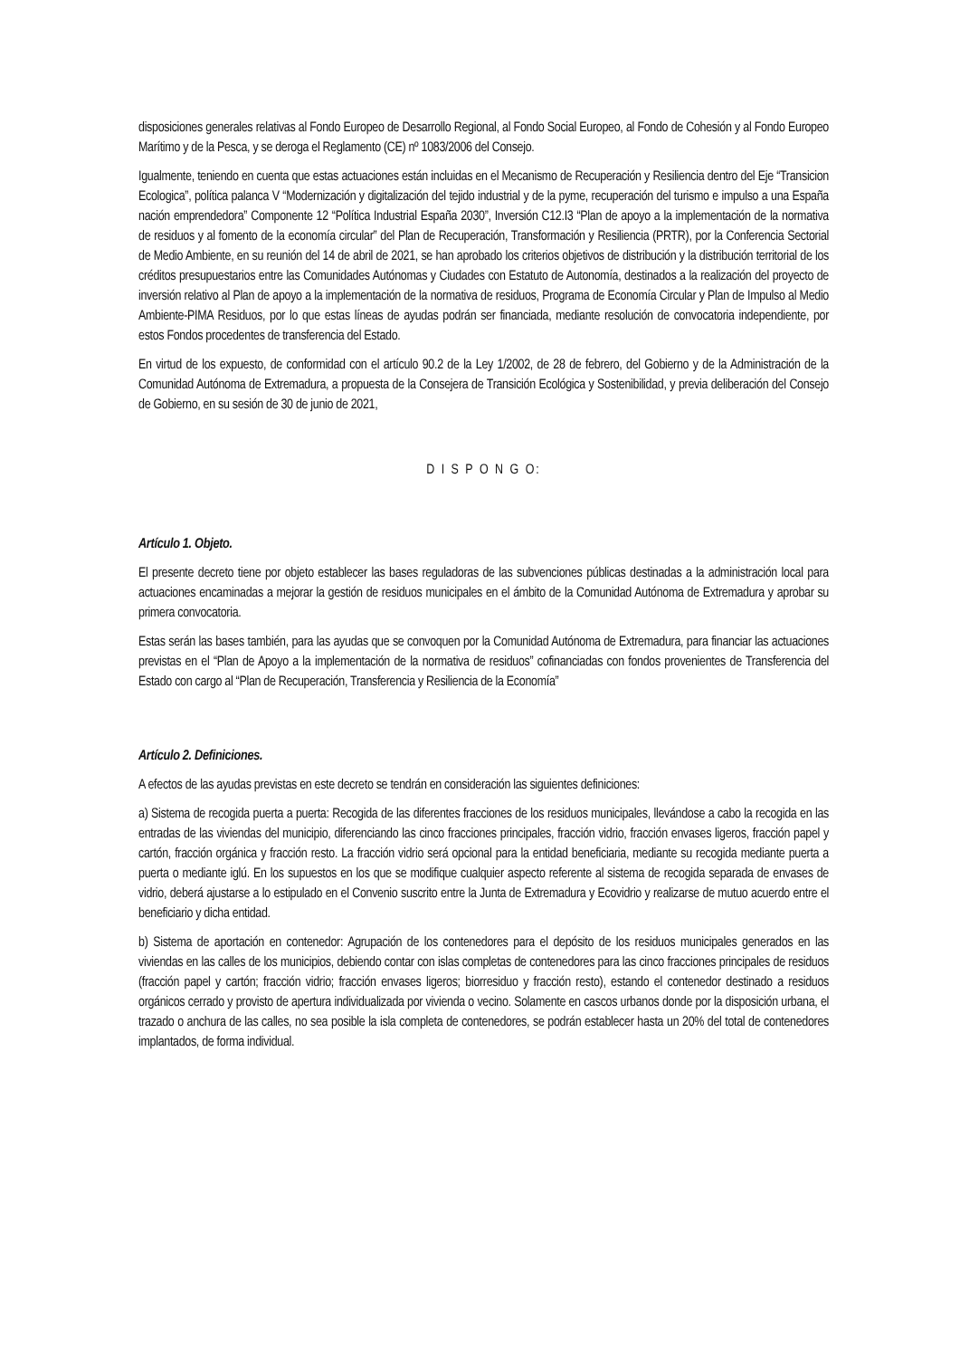disposiciones generales relativas al Fondo Europeo de Desarrollo Regional, al Fondo Social Europeo, al Fondo de Cohesión y al Fondo Europeo Marítimo y de la Pesca, y se deroga el Reglamento (CE) nº 1083/2006 del Consejo.
Igualmente, teniendo en cuenta que estas actuaciones están incluidas en el Mecanismo de Recuperación y Resiliencia dentro del Eje “Transicion Ecologica”, política palanca V “Modernización y digitalización del tejido industrial y de la pyme, recuperación del turismo e impulso a una España nación emprendedora” Componente 12 “Política Industrial España 2030”, Inversión C12.I3 “Plan de apoyo a la implementación de la normativa de residuos y al fomento de la economía circular” del Plan de Recuperación, Transformación y Resiliencia (PRTR), por la Conferencia Sectorial de Medio Ambiente, en su reunión del 14 de abril de 2021, se han aprobado los criterios objetivos de distribución y la distribución territorial de los créditos presupuestarios entre las Comunidades Autónomas y Ciudades con Estatuto de Autonomía, destinados a la realización del proyecto de inversión relativo al Plan de apoyo a la implementación de la normativa de residuos, Programa de Economía Circular y Plan de Impulso al Medio Ambiente-PIMA Residuos, por lo que estas líneas de ayudas podrán ser financiada, mediante resolución de convocatoria independiente, por estos Fondos procedentes de transferencia del Estado.
En virtud de los expuesto, de conformidad con el artículo 90.2 de la Ley 1/2002, de 28 de febrero, del Gobierno y de la Administración de la Comunidad Autónoma de Extremadura, a propuesta de la Consejera de Transición Ecológica y Sostenibilidad, y previa deliberación del Consejo de Gobierno, en su sesión de 30 de junio de 2021,
D I S P O N G O:
Artículo 1. Objeto.
El presente decreto tiene por objeto establecer las bases reguladoras de las subvenciones públicas destinadas a la administración local para actuaciones encaminadas a mejorar la gestión de residuos municipales en el ámbito de la Comunidad Autónoma de Extremadura y aprobar su primera convocatoria.
Estas serán las bases también, para las ayudas que se convoquen por la Comunidad Autónoma de Extremadura, para financiar las actuaciones previstas en el “Plan de Apoyo a la implementación de la normativa de residuos” cofinanciadas con fondos provenientes de Transferencia del Estado con cargo al “Plan de Recuperación, Transferencia y Resiliencia de la Economía”
Artículo 2. Definiciones.
A efectos de las ayudas previstas en este decreto se tendrán en consideración las siguientes definiciones:
a) Sistema de recogida puerta a puerta: Recogida de las diferentes fracciones de los residuos municipales, llevándose a cabo la recogida en las entradas de las viviendas del municipio, diferenciando las cinco fracciones principales, fracción vidrio, fracción envases ligeros, fracción papel y cartón, fracción orgánica y fracción resto. La fracción vidrio será opcional para la entidad beneficiaria, mediante su recogida mediante puerta a puerta o mediante iglú. En los supuestos en los que se modifique cualquier aspecto referente al sistema de recogida separada de envases de vidrio, deberá ajustarse a lo estipulado en el Convenio suscrito entre la Junta de Extremadura y Ecovidrio y realizarse de mutuo acuerdo entre el beneficiario y dicha entidad.
b) Sistema de aportación en contenedor: Agrupación de los contenedores para el depósito de los residuos municipales generados en las viviendas en las calles de los municipios, debiendo contar con islas completas de contenedores para las cinco fracciones principales de residuos (fracción papel y cartón; fracción vidrio; fracción envases ligeros; biorresiduo y fracción resto), estando el contenedor destinado a residuos orgánicos cerrado y provisto de apertura individualizada por vivienda o vecino. Solamente en cascos urbanos donde por la disposición urbana, el trazado o anchura de las calles, no sea posible la isla completa de contenedores, se podrán establecer hasta un 20% del total de contenedores implantados, de forma individual.